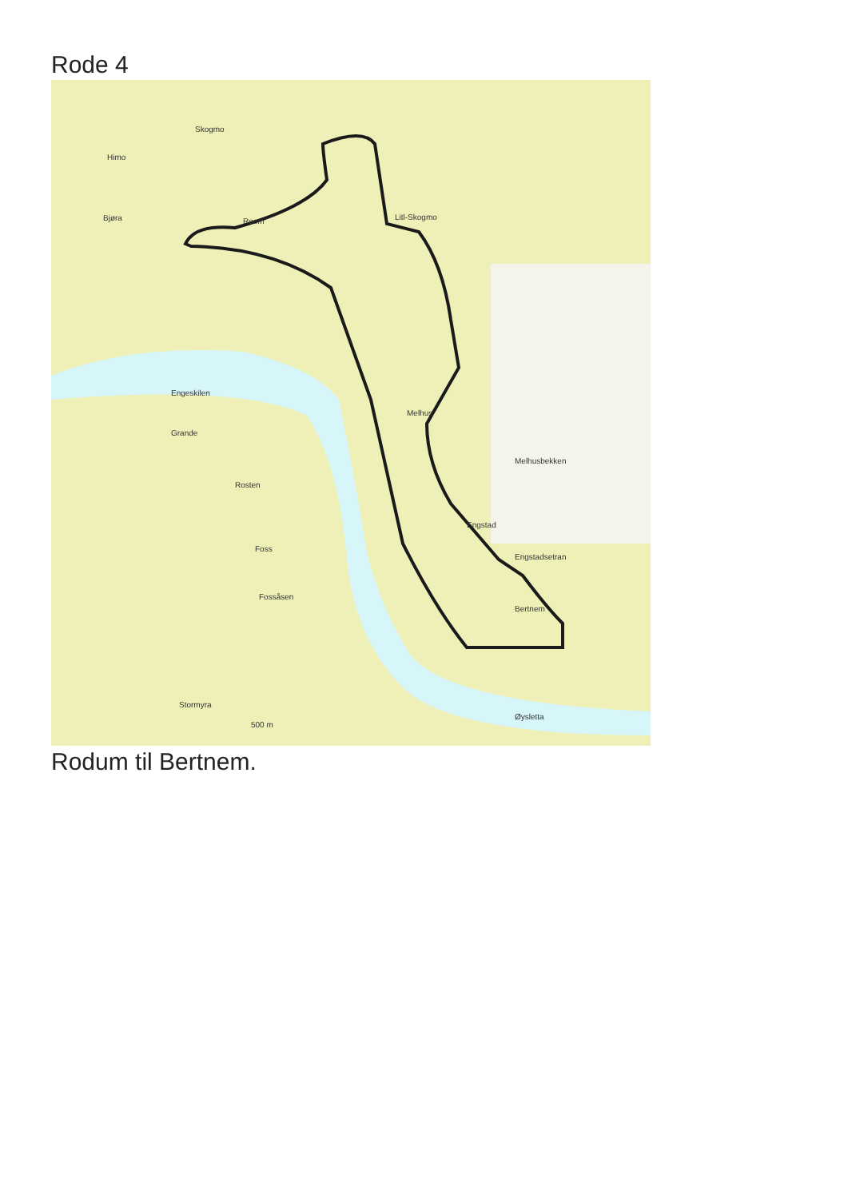Rode 4
Skogmo
Himo
Bjøra
Roem
Litl-Skogmo
Engeskilen
Melhus
Foss
Engstad
Melhusbekken
Engstadsetran
Bertnem
Øysletta
Fossåsen
Rosten
Grande
Stormyra
500 m
Rodum til Bertnem.